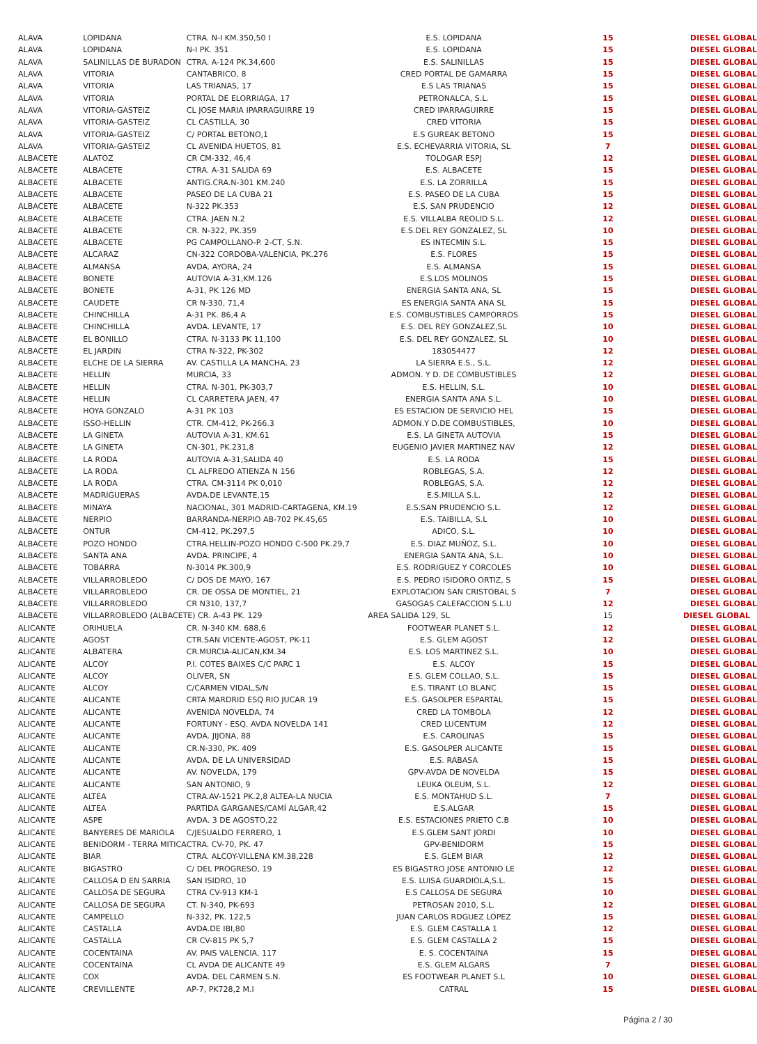| ALAVA | LOPIDANA | CTRA. N-I KM.350,50 I | E.S. LOPIDANA | 15 | DIESEL GLOBAL |
| ALAVA | LOPIDANA | N-I PK. 351 | E.S. LOPIDANA | 15 | DIESEL GLOBAL |
| ALAVA | SALINILLAS DE BURADON | CTRA. A-124 PK.34,600 | E.S. SALINILLAS | 15 | DIESEL GLOBAL |
| ALAVA | VITORIA | CANTABRICO, 8 | CRED PORTAL DE GAMARRA | 15 | DIESEL GLOBAL |
| ALAVA | VITORIA | LAS TRIANAS, 17 | E.S LAS TRIANAS | 15 | DIESEL GLOBAL |
| ALAVA | VITORIA | PORTAL DE ELORRIAGA, 17 | PETRONALCA, S.L. | 15 | DIESEL GLOBAL |
| ALAVA | VITORIA-GASTEIZ | CL JOSE MARIA IPARRAGUIRRE 19 | CRED IPARRAGUIRRE | 15 | DIESEL GLOBAL |
| ALAVA | VITORIA-GASTEIZ | CL CASTILLA, 30 | CRED VITORIA | 15 | DIESEL GLOBAL |
| ALAVA | VITORIA-GASTEIZ | C/ PORTAL BETONO,1 | E.S GUREAK BETONO | 15 | DIESEL GLOBAL |
| ALAVA | VITORIA-GASTEIZ | CL AVENIDA HUETOS, 81 | E.S. ECHEVARRIA VITORIA, SL | 7 | DIESEL GLOBAL |
| ALBACETE | ALATOZ | CR CM-332, 46,4 | TOLOGAR ESPJ | 12 | DIESEL GLOBAL |
| ALBACETE | ALBACETE | CTRA. A-31 SALIDA 69 | E.S. ALBACETE | 15 | DIESEL GLOBAL |
| ALBACETE | ALBACETE | ANTIG.CRA.N-301 KM.240 | E.S. LA ZORRILLA | 15 | DIESEL GLOBAL |
| ALBACETE | ALBACETE | PASEO DE LA CUBA 21 | E.S. PASEO DE LA CUBA | 15 | DIESEL GLOBAL |
| ALBACETE | ALBACETE | N-322 PK.353 | E.S. SAN PRUDENCIO | 12 | DIESEL GLOBAL |
| ALBACETE | ALBACETE | CTRA. JAEN N.2 | E.S. VILLALBA REOLID S.L. | 12 | DIESEL GLOBAL |
| ALBACETE | ALBACETE | CR. N-322, PK.359 | E.S.DEL REY GONZALEZ, SL | 10 | DIESEL GLOBAL |
| ALBACETE | ALBACETE | PG CAMPOLLANO-P. 2-CT, S.N. | ES INTECMIN S.L. | 15 | DIESEL GLOBAL |
| ALBACETE | ALCARAZ | CN-322 CORDOBA-VALENCIA, PK.276 | E.S. FLORES | 15 | DIESEL GLOBAL |
| ALBACETE | ALMANSA | AVDA. AYORA, 24 | E.S. ALMANSA | 15 | DIESEL GLOBAL |
| ALBACETE | BONETE | AUTOVIA A-31,KM.126 | E.S.LOS MOLINOS | 15 | DIESEL GLOBAL |
| ALBACETE | BONETE | A-31, PK 126 MD | ENERGIA SANTA ANA, SL | 15 | DIESEL GLOBAL |
| ALBACETE | CAUDETE | CR N-330, 71,4 | ES ENERGIA SANTA ANA SL | 15 | DIESEL GLOBAL |
| ALBACETE | CHINCHILLA | A-31 PK. 86,4 A | E.S. COMBUSTIBLES CAMPORROS | 15 | DIESEL GLOBAL |
| ALBACETE | CHINCHILLA | AVDA. LEVANTE, 17 | E.S. DEL REY GONZALEZ,SL | 10 | DIESEL GLOBAL |
| ALBACETE | EL BONILLO | CTRA. N-3133 PK 11,100 | E.S. DEL REY GONZALEZ, SL | 10 | DIESEL GLOBAL |
| ALBACETE | EL JARDIN | CTRA N-322, PK-302 | 183054477 | 12 | DIESEL GLOBAL |
| ALBACETE | ELCHE DE LA SIERRA | AV. CASTILLA LA MANCHA, 23 | LA SIERRA E.S., S.L. | 12 | DIESEL GLOBAL |
| ALBACETE | HELLIN | MURCIA, 33 | ADMON. Y D. DE COMBUSTIBLES | 12 | DIESEL GLOBAL |
| ALBACETE | HELLIN | CTRA. N-301, PK-303,7 | E.S. HELLIN, S.L. | 10 | DIESEL GLOBAL |
| ALBACETE | HELLIN | CL CARRETERA JAEN, 47 | ENERGIA SANTA ANA S.L. | 10 | DIESEL GLOBAL |
| ALBACETE | HOYA GONZALO | A-31 PK 103 | ES ESTACION DE SERVICIO HEL | 15 | DIESEL GLOBAL |
| ALBACETE | ISSO-HELLIN | CTR. CM-412, PK-266.3 | ADMON.Y D.DE COMBUSTIBLES, | 10 | DIESEL GLOBAL |
| ALBACETE | LA GINETA | AUTOVIA A-31, KM.61 | E.S. LA GINETA AUTOVIA | 15 | DIESEL GLOBAL |
| ALBACETE | LA GINETA | CN-301, PK.231,8 | EUGENIO JAVIER MARTINEZ NAV | 12 | DIESEL GLOBAL |
| ALBACETE | LA RODA | AUTOVIA A-31,SALIDA 40 | E.S. LA RODA | 15 | DIESEL GLOBAL |
| ALBACETE | LA RODA | CL ALFREDO ATIENZA N 156 | ROBLEGAS, S.A. | 12 | DIESEL GLOBAL |
| ALBACETE | LA RODA | CTRA. CM-3114 PK 0,010 | ROBLEGAS, S.A. | 12 | DIESEL GLOBAL |
| ALBACETE | MADRIGUERAS | AVDA.DE LEVANTE,15 | E.S.MILLA S.L. | 12 | DIESEL GLOBAL |
| ALBACETE | MINAYA | NACIONAL, 301 MADRID-CARTAGENA, KM.19 | E.S.SAN PRUDENCIO S.L. | 12 | DIESEL GLOBAL |
| ALBACETE | NERPIO | BARRANDA-NERPIO AB-702 PK.45,65 | E.S. TAIBILLA, S.L | 10 | DIESEL GLOBAL |
| ALBACETE | ONTUR | CM-412, PK.297,5 | ADICO, S.L. | 10 | DIESEL GLOBAL |
| ALBACETE | POZO HONDO | CTRA.HELLIN-POZO HONDO C-500 PK.29,7 | E.S. DIAZ MUÑOZ, S.L. | 10 | DIESEL GLOBAL |
| ALBACETE | SANTA ANA | AVDA. PRINCIPE, 4 | ENERGIA SANTA ANA, S.L. | 10 | DIESEL GLOBAL |
| ALBACETE | TOBARRA | N-3014 PK.300,9 | E.S. RODRIGUEZ Y CORCOLES | 10 | DIESEL GLOBAL |
| ALBACETE | VILLARROBLEDO | C/ DOS DE MAYO, 167 | E.S. PEDRO ISIDORO ORTIZ, S | 15 | DIESEL GLOBAL |
| ALBACETE | VILLARROBLEDO | CR. DE OSSA DE MONTIEL, 21 | EXPLOTACION SAN CRISTOBAL S | 7 | DIESEL GLOBAL |
| ALBACETE | VILLARROBLEDO | CR N310, 137,7 | GASOGAS CALEFACCION S.L.U | 12 | DIESEL GLOBAL |
| ALBACETE | VILLARROBLEDO (ALBACETE) CR. A-43 PK. 129 | | AREA SALIDA 129, SL | 15 | DIESEL GLOBAL |
| ALICANTE | ORIHUELA | CR. N-340 KM. 688,6 | FOOTWEAR PLANET S.L. | 12 | DIESEL GLOBAL |
| ALICANTE | AGOST | CTR.SAN VICENTE-AGOST, PK-11 | E.S. GLEM AGOST | 12 | DIESEL GLOBAL |
| ALICANTE | ALBATERA | CR.MURCIA-ALICAN,KM.34 | E.S. LOS MARTINEZ S.L. | 10 | DIESEL GLOBAL |
| ALICANTE | ALCOY | P.I. COTES BAIXES C/C PARC 1 | E.S. ALCOY | 15 | DIESEL GLOBAL |
| ALICANTE | ALCOY | OLIVER, SN | E.S. GLEM COLLAO, S.L. | 15 | DIESEL GLOBAL |
| ALICANTE | ALCOY | C/CARMEN VIDAL,S/N | E.S. TIRANT LO BLANC | 15 | DIESEL GLOBAL |
| ALICANTE | ALICANTE | CRTA MARDRID ESQ RIO JUCAR 19 | E.S. GASOLPER ESPARTAL | 15 | DIESEL GLOBAL |
| ALICANTE | ALICANTE | AVENIDA NOVELDA, 74 | CRED LA TOMBOLA | 12 | DIESEL GLOBAL |
| ALICANTE | ALICANTE | FORTUNY - ESQ. AVDA NOVELDA 141 | CRED LUCENTUM | 12 | DIESEL GLOBAL |
| ALICANTE | ALICANTE | AVDA. JIJONA, 88 | E.S. CAROLINAS | 15 | DIESEL GLOBAL |
| ALICANTE | ALICANTE | CR.N-330, PK. 409 | E.S. GASOLPER ALICANTE | 15 | DIESEL GLOBAL |
| ALICANTE | ALICANTE | AVDA. DE LA UNIVERSIDAD | E.S. RABASA | 15 | DIESEL GLOBAL |
| ALICANTE | ALICANTE | AV. NOVELDA, 179 | GPV-AVDA DE NOVELDA | 15 | DIESEL GLOBAL |
| ALICANTE | ALICANTE | SAN ANTONIO, 9 | LEUKA OLEUM, S.L. | 12 | DIESEL GLOBAL |
| ALICANTE | ALTEA | CTRA.AV-1521 PK.2,8 ALTEA-LA NUCIA | E.S. MONTAHUD S.L. | 7 | DIESEL GLOBAL |
| ALICANTE | ALTEA | PARTIDA GARGANES/CAMÍ ALGAR,42 | E.S.ALGAR | 15 | DIESEL GLOBAL |
| ALICANTE | ASPE | AVDA. 3 DE AGOSTO,22 | E.S. ESTACIONES PRIETO C.B | 10 | DIESEL GLOBAL |
| ALICANTE | BANYERES DE MARIOLA | C/JESUALDO FERRERO, 1 | E.S.GLEM SANT JORDI | 10 | DIESEL GLOBAL |
| ALICANTE | BENIDORM - TERRA MITICA | CTRA. CV-70, PK. 47 | GPV-BENIDORM | 15 | DIESEL GLOBAL |
| ALICANTE | BIAR | CTRA. ALCOY-VILLENA KM.38,228 | E.S. GLEM BIAR | 12 | DIESEL GLOBAL |
| ALICANTE | BIGASTRO | C/ DEL PROGRESO, 19 | ES BIGASTRO JOSE ANTONIO LE | 12 | DIESEL GLOBAL |
| ALICANTE | CALLOSA D EN SARRIA | SAN ISIDRO, 10 | E.S. LUISA GUARDIOLA,S.L. | 15 | DIESEL GLOBAL |
| ALICANTE | CALLOSA DE SEGURA | CTRA CV-913 KM-1 | E.S CALLOSA DE SEGURA | 10 | DIESEL GLOBAL |
| ALICANTE | CALLOSA DE SEGURA | CT. N-340, PK-693 | PETROSAN 2010, S.L. | 12 | DIESEL GLOBAL |
| ALICANTE | CAMPELLO | N-332, PK. 122,5 | JUAN CARLOS RDGUEZ LOPEZ | 15 | DIESEL GLOBAL |
| ALICANTE | CASTALLA | AVDA.DE IBI,80 | E.S. GLEM CASTALLA 1 | 12 | DIESEL GLOBAL |
| ALICANTE | CASTALLA | CR CV-815 PK 5,7 | E.S. GLEM CASTALLA 2 | 15 | DIESEL GLOBAL |
| ALICANTE | COCENTAINA | AV. PAIS VALENCIA, 117 | E. S. COCENTAINA | 15 | DIESEL GLOBAL |
| ALICANTE | COCENTAINA | CL AVDA DE ALICANTE 49 | E.S. GLEM ALGARS | 7 | DIESEL GLOBAL |
| ALICANTE | COX | AVDA. DEL CARMEN S.N. | ES FOOTWEAR PLANET S.L | 10 | DIESEL GLOBAL |
| ALICANTE | CREVILLENTE | AP-7, PK728,2 M.I | CATRAL | 15 | DIESEL GLOBAL |
Página 2 / 30